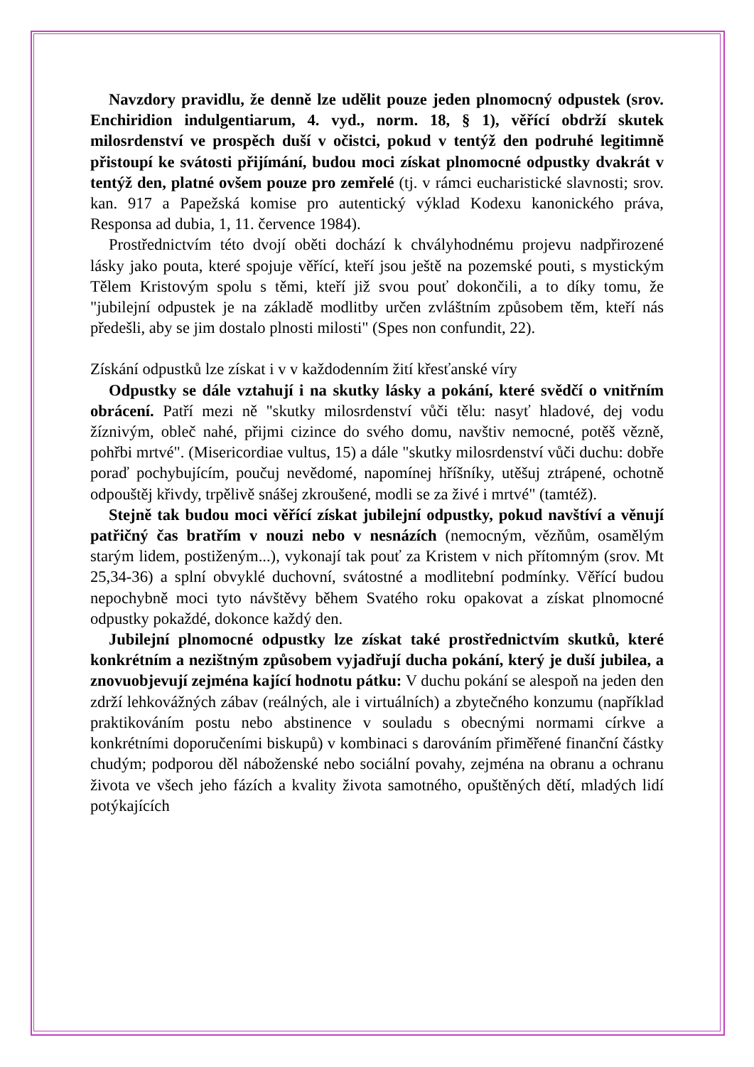Navzdory pravidlu, že denně lze udělit pouze jeden plnomocný odpustek (srov. Enchiridion indulgentiarum, 4. vyd., norm. 18, § 1), věřící obdrží skutek milosrdenství ve prospěch duší v očistci, pokud v tentýž den podruhé legitimně přistoupí ke svátosti přijímání, budou moci získat plnomocné odpustky dvakrát v tentýž den, platné ovšem pouze pro zemřelé (tj. v rámci eucharistické slavnosti; srov. kan. 917 a Papežská komise pro autentický výklad Kodexu kanonického práva, Responsa ad dubia, 1, 11. července 1984).
Prostřednictvím této dvojí oběti dochází k chvályhodnému projevu nadpřirozené lásky jako pouta, které spojuje věřící, kteří jsou ještě na pozemské pouti, s mystickým Tělem Kristovým spolu s těmi, kteří již svou pouť dokončili, a to díky tomu, že "jubilejní odpustek je na základě modlitby určen zvláštním způsobem těm, kteří nás předešli, aby se jim dostalo plnosti milosti" (Spes non confundit, 22).
Získání odpustků lze získat i v v každodenním žití křesťanské víry
Odpustky se dále vztahují i na skutky lásky a pokání, které svědčí o vnitřním obrácení. Patří mezi ně "skutky milosrdenství vůči tělu: nasyť hladové, dej vodu žíznivým, obleč nahé, přijmi cizince do svého domu, navštiv nemocné, potěš vězně, pohřbi mrtvé". (Misericordiae vultus, 15) a dále "skutky milosrdenství vůči duchu: dobře poraď pochybujícím, poučuj nevědomé, napomínej hříšníky, utěšuj ztrápené, ochotně odpouštěj křivdy, trpělivě snášej zkroušené, modli se za živé i mrtvé" (tamtéž).
Stejně tak budou moci věřící získat jubilejní odpustky, pokud navštíví a věnují patřičný čas bratřím v nouzi nebo v nesnázích (nemocným, vězňům, osamělým starým lidem, postiženým...), vykonají tak pouť za Kristem v nich přítomným (srov. Mt 25,34-36) a splní obvyklé duchovní, svátostné a modlitební podmínky. Věřící budou nepochybně moci tyto návštěvy během Svatého roku opakovat a získat plnomocné odpustky pokaždé, dokonce každý den.
Jubilejní plnomocné odpustky lze získat také prostřednictvím skutků, které konkrétním a nezištným způsobem vyjadřují ducha pokání, který je duší jubilea, a znovuobjevují zejména kající hodnotu pátku: V duchu pokání se alespoň na jeden den zdrží lehkovážných zábav (reálných, ale i virtuálních) a zbytečného konzumu (například praktikováním postu nebo abstinence v souladu s obecnými normami církve a konkrétními doporučeními biskupů) v kombinaci s darováním přiměřené finanční částky chudým; podporou děl náboženské nebo sociální povahy, zejména na obranu a ochranu života ve všech jeho fázích a kvality života samotného, opuštěných dětí, mladých lidí potýkajících